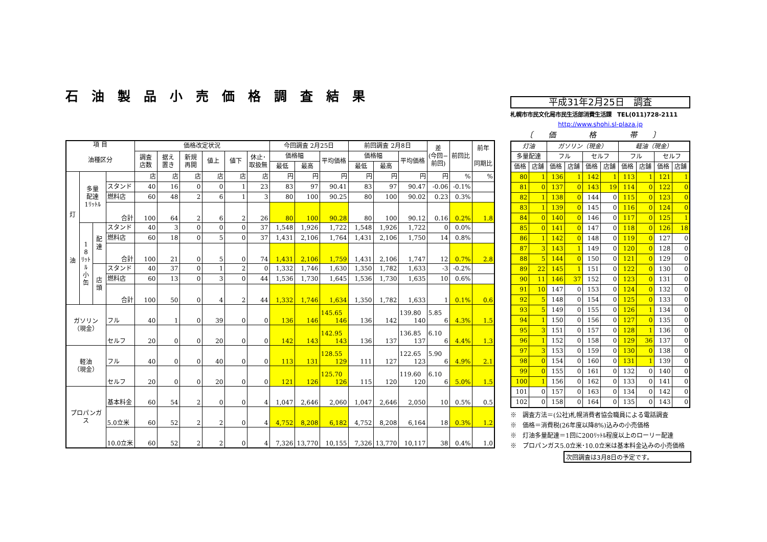石油製品小売価格調査結果
| 項 目 油種区分 | | | | 価格改定状況 | | | | | | 今回調査 2月25日 | | | 前回調査 2月8日 | | | 差 (今回− 前回) | 前回比 | 前年 同期比 |
| | | | | 調査 店数 | 据え 置き | 新規 再開 | 値上 | 値下 | 休止･ 取扱無 | 価格幅 | | 平均価格 | 価格幅 | | 平均価格 | | | |
| | | | | | | | | | | 最低 | 最高 | | 最低 | 最高 | | | | |
| 灯 油 | 多量 配達 1ﾘｯﾄﾙ | | | 店 | 店 | 店 | 店 | 店 | 店 | 円 | 円 | 円 | 円 | 円 | 円 | 円 | % | % |
| | | | スタンド | 40 | 16 | 0 | 0 | 1 | 23 | 83 | 97 | 90.41 | 83 | 97 | 90.47 | -0.06 | -0.1% | |
| | | | 燃料店 | 60 | 48 | 2 | 6 | 1 | 3 | 80 | 100 | 90.25 | 80 | 100 | 90.02 | 0.23 | 0.3% | |
| | | | 合計 | 100 | 64 | 2 | 6 | 2 | 26 | 80 | 100 | 90.28 | 80 | 100 | 90.12 | 0.16 | 0.2% | 1.8 |
| | 1 8 ﾘｯﾄﾙ 小 缶 | 配 達 | スタンド | 40 | 3 | 0 | 0 | 0 | 37 | 1,548 | 1,926 | 1,722 | 1,548 | 1,926 | 1,722 | 0 | 0.0% | |
| | | | 燃料店 | 60 | 18 | 0 | 5 | 0 | 37 | 1,431 | 2,106 | 1,764 | 1,431 | 2,106 | 1,750 | 14 | 0.8% | |
| | | | 合計 | 100 | 21 | 0 | 5 | 0 | 74 | 1,431 | 2,106 | 1,759 | 1,431 | 2,106 | 1,747 | 12 | 0.7% | 2.8 |
| | | 店 頭 | スタンド | 40 | 37 | 0 | 1 | 2 | 0 | 1,332 | 1,746 | 1,630 | 1,350 | 1,782 | 1,633 | -3 | -0.2% | |
| | | | 燃料店 | 60 | 13 | 0 | 3 | 0 | 44 | 1,536 | 1,730 | 1,645 | 1,536 | 1,730 | 1,635 | 10 | 0.6% | |
| | | | 合計 | 100 | 50 | 0 | 4 | 2 | 44 | 1,332 | 1,746 | 1,634 | 1,350 | 1,782 | 1,633 | 1 | 0.1% | 0.6 |
| ガソリン （現金） | | | フル | 40 | 1 | 0 | 39 | 0 | 0 | 136 | 146 | 145.65 146 | 136 | 142 | 139.80 140 | 5.85 6 | 4.3% | 1.5 |
| | | | セルフ | 20 | 0 | 0 | 20 | 0 | 0 | 142 | 143 | 142.95 143 | 136 | 137 | 136.85 137 | 6.10 6 | 4.4% | 1.3 |
| 軽油 （現金） | | | フル | 40 | 0 | 0 | 40 | 0 | 0 | 113 | 131 | 128.55 129 | 111 | 127 | 122.65 123 | 5.90 6 | 4.9% | 2.1 |
| | | | セルフ | 20 | 0 | 0 | 20 | 0 | 0 | 121 | 126 | 125.70 126 | 115 | 120 | 119.60 120 | 6.10 6 | 5.0% | 1.5 |
| プロパンガス | | | 基本料金 | 60 | 54 | 2 | 0 | 0 | 4 | 1,047 | 2,646 | 2,060 | 1,047 | 2,646 | 2,050 | 10 | 0.5% | 0.5 |
| | | | 5.0立米 | 60 | 52 | 2 | 2 | 0 | 4 | 4,752 | 8,208 | 6,182 | 4,752 | 8,208 | 6,164 | 18 | 0.3% | 1.2 |
| | | | 10.0立米 | 60 | 52 | 2 | 2 | 0 | 4 | 7,326 | 13,770 | 10,155 | 7,326 | 13,770 | 10,117 | 38 | 0.4% | 1.0 |
平成31年2月25日　調査
札幌市市民文化局市民生活部消費生活課　TEL(011)728-2111
http://www.shohi.sl-plaza.jp
〔価 格 帯〕
| 灯油 | | ガソリン（現金） | | | | 軽油（現金） | | | |
| --- | --- | --- | --- | --- | --- | --- | --- | --- | --- |
| 多量配達 | | フル | | セルフ | | フル | | セルフ | |
| 価格 | 店舗 | 価格 | 店舗 | 価格 | 店舗 | 価格 | 店舗 | 価格 | 店舗 |
| 80 | 1 | 136 | 1 | 142 | 1 | 113 | 1 | 121 | 1 |
| 81 | 0 | 137 | 0 | 143 | 19 | 114 | 0 | 122 | 0 |
| 82 | 1 | 138 | 0 | 144 | 0 | 115 | 0 | 123 | 0 |
| 83 | 1 | 139 | 0 | 145 | 0 | 116 | 0 | 124 | 0 |
| 84 | 0 | 140 | 0 | 146 | 0 | 117 | 0 | 125 | 1 |
| 85 | 0 | 141 | 0 | 147 | 0 | 118 | 0 | 126 | 18 |
| 86 | 1 | 142 | 0 | 148 | 0 | 119 | 0 | 127 | 0 |
| 87 | 3 | 143 | 1 | 149 | 0 | 120 | 0 | 128 | 0 |
| 88 | 5 | 144 | 0 | 150 | 0 | 121 | 0 | 129 | 0 |
| 89 | 22 | 145 | 1 | 151 | 0 | 122 | 0 | 130 | 0 |
| 90 | 11 | 146 | 37 | 152 | 0 | 123 | 0 | 131 | 0 |
| 91 | 10 | 147 | 0 | 153 | 0 | 124 | 0 | 132 | 0 |
| 92 | 5 | 148 | 0 | 154 | 0 | 125 | 0 | 133 | 0 |
| 93 | 5 | 149 | 0 | 155 | 0 | 126 | 1 | 134 | 0 |
| 94 | 1 | 150 | 0 | 156 | 0 | 127 | 0 | 135 | 0 |
| 95 | 3 | 151 | 0 | 157 | 0 | 128 | 1 | 136 | 0 |
| 96 | 1 | 152 | 0 | 158 | 0 | 129 | 36 | 137 | 0 |
| 97 | 3 | 153 | 0 | 159 | 0 | 130 | 0 | 138 | 0 |
| 98 | 0 | 154 | 0 | 160 | 0 | 131 | 1 | 139 | 0 |
| 99 | 0 | 155 | 0 | 161 | 0 | 132 | 0 | 140 | 0 |
| 100 | 1 | 156 | 0 | 162 | 0 | 133 | 0 | 141 | 0 |
| 101 | 0 | 157 | 0 | 163 | 0 | 134 | 0 | 142 | 0 |
| 102 | 0 | 158 | 0 | 164 | 0 | 135 | 0 | 143 | 0 |
※　調査方法＝(公社)札幌消費者協会職員による電話調査
※　価格＝消費税(26年度以降8%)込みの小売価格
※　灯油多量配達＝1回に200ﾘｯﾄﾙ程度以上のローリー配達
※　プロパンガス5.0立米･10.0立米は基本料金込みの小売価格
次回調査は3月8日の予定です。